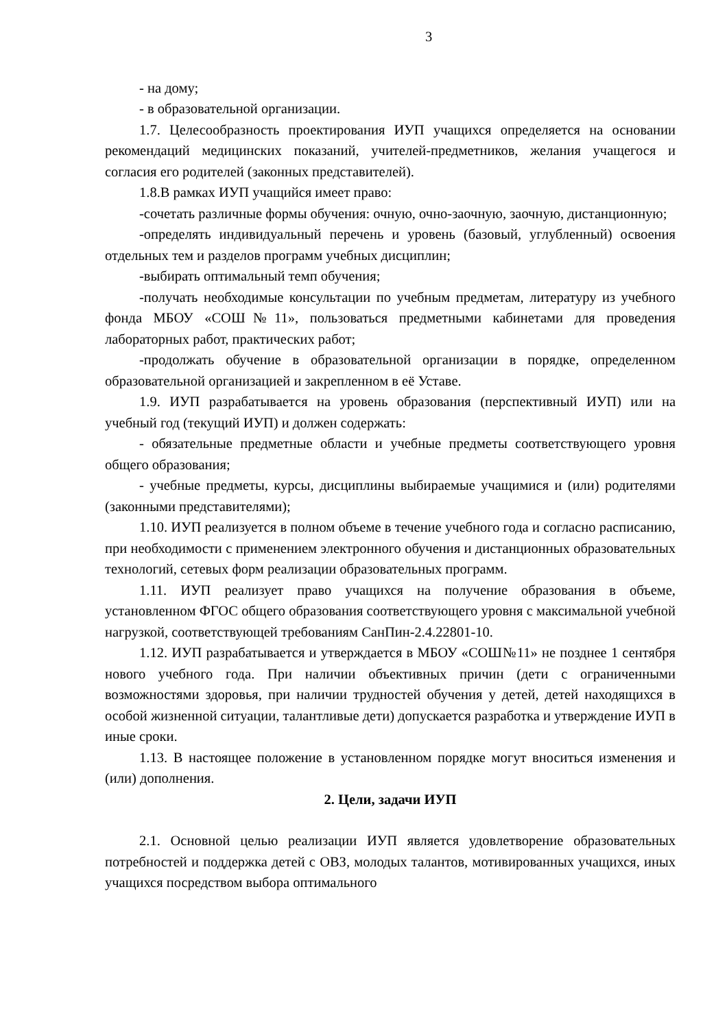3
- на дому;
- в образовательной организации.
1.7. Целесообразность проектирования ИУП учащихся определяется на основании рекомендаций медицинских показаний, учителей-предметников, желания учащегося и согласия его родителей (законных представителей).
1.8.В рамках ИУП учащийся имеет право:
-сочетать различные формы обучения: очную, очно-заочную, заочную, дистанционную;
-определять индивидуальный перечень и уровень (базовый, углубленный) освоения отдельных тем и разделов программ учебных дисциплин;
-выбирать оптимальный темп обучения;
-получать необходимые консультации по учебным предметам, литературу из учебного фонда МБОУ «СОШ№11», пользоваться предметными кабинетами для проведения лабораторных работ, практических работ;
-продолжать обучение в образовательной организации в порядке, определенном образовательной организацией и закрепленном в её Уставе.
1.9. ИУП разрабатывается на уровень образования (перспективный ИУП) или на учебный год (текущий ИУП) и должен содержать:
- обязательные предметные области и учебные предметы соответствующего уровня общего образования;
- учебные предметы, курсы, дисциплины выбираемые учащимися и (или) родителями (законными представителями);
1.10. ИУП реализуется в полном объеме в течение учебного года и согласно расписанию, при необходимости с применением электронного обучения и дистанционных образовательных технологий, сетевых форм реализации образовательных программ.
1.11. ИУП реализует право учащихся на получение образования в объеме, установленном ФГОС общего образования соответствующего уровня с максимальной учебной нагрузкой, соответствующей требованиям СанПин-2.4.22801-10.
1.12. ИУП разрабатывается и утверждается в МБОУ «СОШ№11» не позднее 1 сентября нового учебного года. При наличии объективных причин (дети с ограниченными возможностями здоровья, при наличии трудностей обучения у детей, детей находящихся в особой жизненной ситуации, талантливые дети) допускается разработка и утверждение ИУП в иные сроки.
1.13. В настоящее положение в установленном порядке могут вноситься изменения и (или) дополнения.
2. Цели, задачи ИУП
2.1. Основной целью реализации ИУП является удовлетворение образовательных потребностей и поддержка детей с ОВЗ, молодых талантов, мотивированных учащихся, иных учащихся посредством выбора оптимального